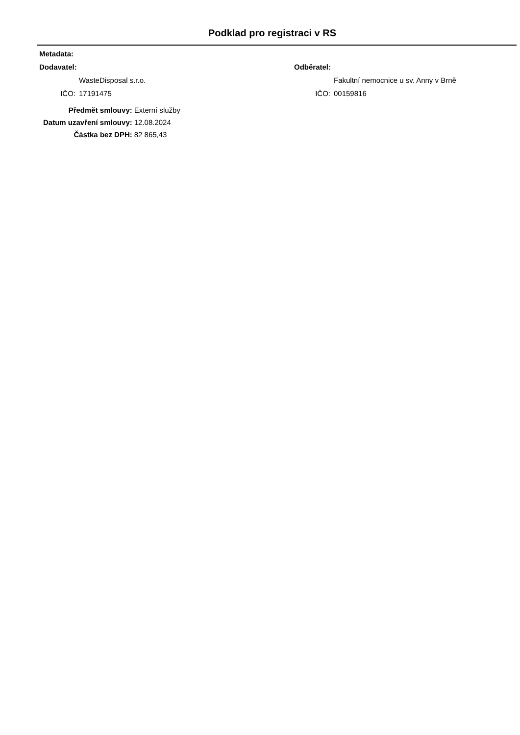Podklad pro registraci v RS
Metadata:
Dodavatel:
WasteDisposal s.r.o.
IČO: 17191475
Odběratel:
Fakultní nemocnice u sv. Anny v Brně
IČO: 00159816
| Předmět smlouvy: | Externí služby |
| Datum uzavření smlouvy: | 12.08.2024 |
| Částka bez DPH: | 82 865,43 |